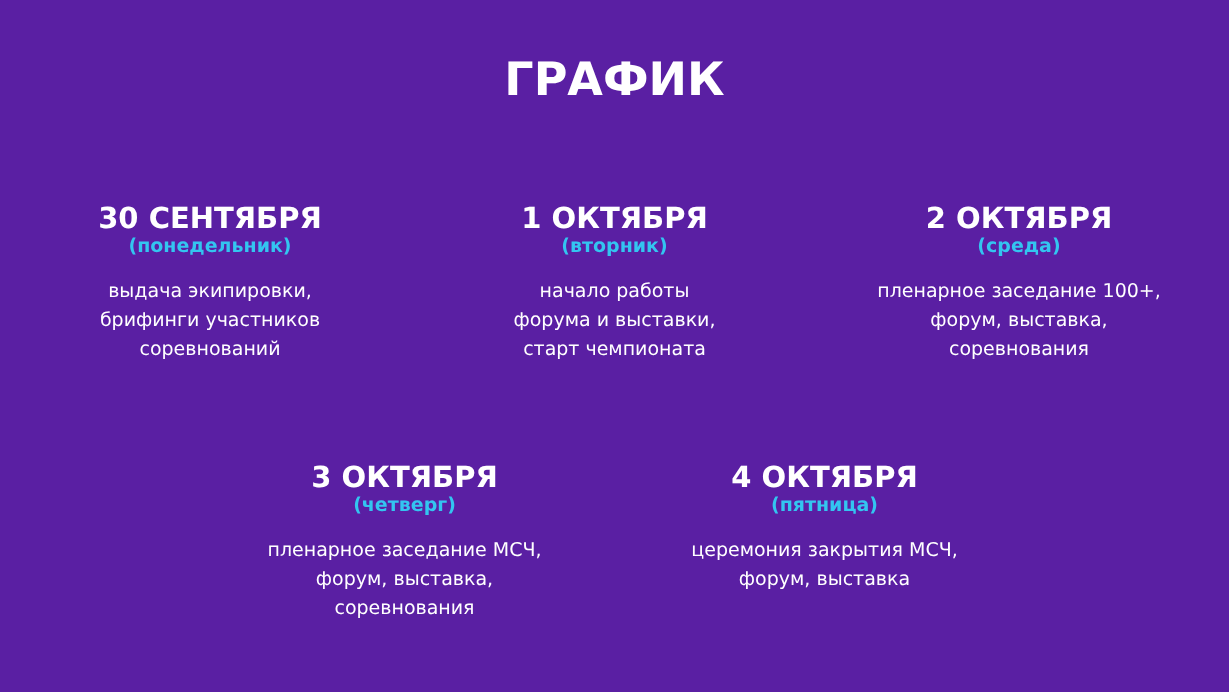ГРАФИК
30 СЕНТЯБРЯ
(понедельник)
выдача экипировки,
брифинги участников
соревнований
1 ОКТЯБРЯ
(вторник)
начало работы
форума и выставки,
старт чемпионата
2 ОКТЯБРЯ
(среда)
пленарное заседание 100+,
форум, выставка,
соревнования
3 ОКТЯБРЯ
(четверг)
пленарное заседание МСЧ,
форум, выставка,
соревнования
4 ОКТЯБРЯ
(пятница)
церемония закрытия МСЧ,
форум, выставка